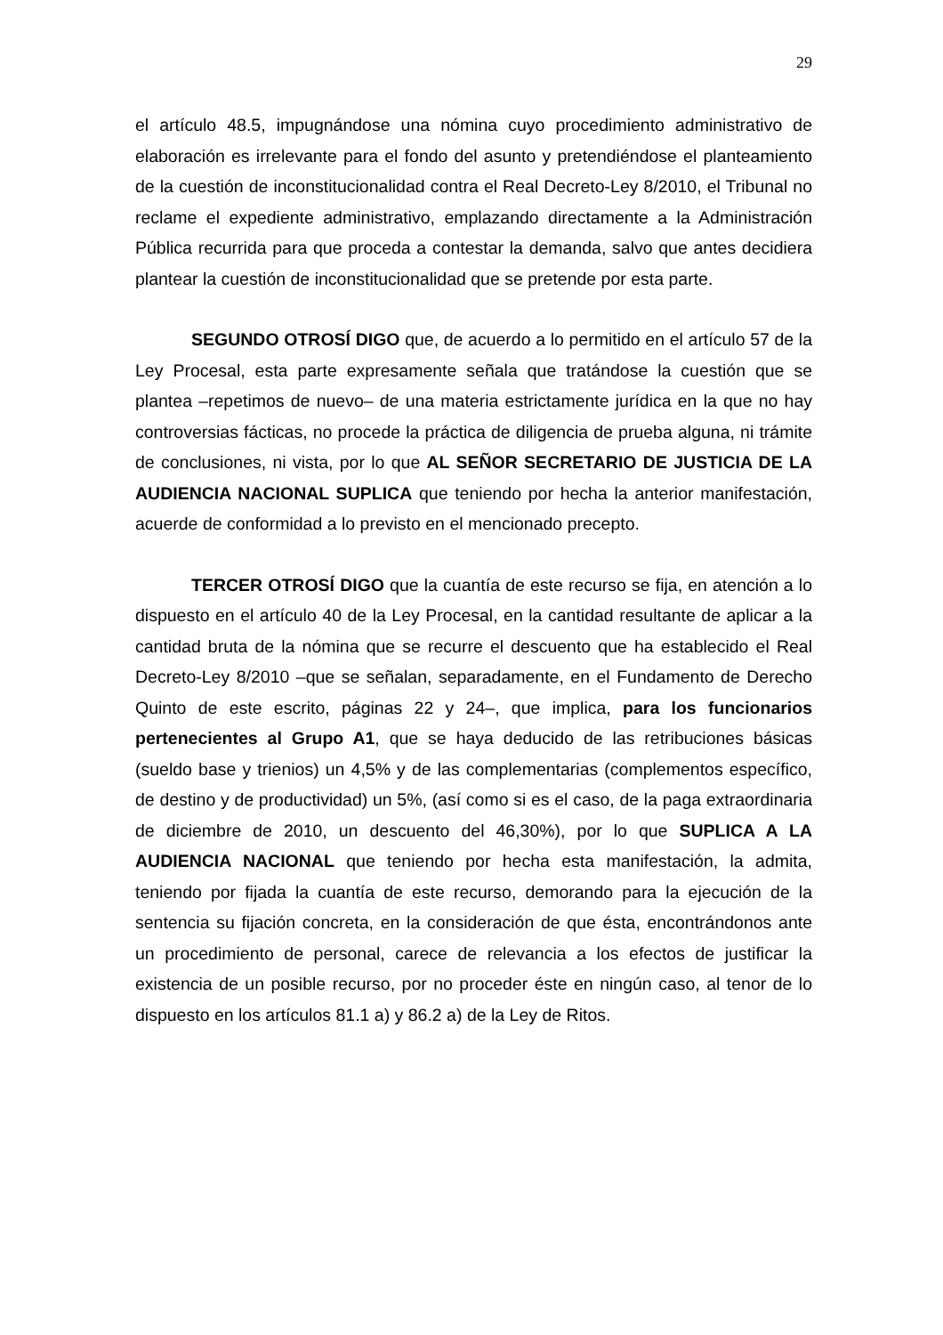29
el artículo 48.5, impugnándose una nómina cuyo procedimiento administrativo de elaboración es irrelevante para el fondo del asunto y pretendiéndose el planteamiento de la cuestión de inconstitucionalidad contra el Real Decreto-Ley 8/2010, el Tribunal no reclame el expediente administrativo, emplazando directamente a la Administración Pública recurrida para que proceda a contestar la demanda, salvo que antes decidiera plantear la cuestión de inconstitucionalidad que se pretende por esta parte.
SEGUNDO OTROSÍ DIGO que, de acuerdo a lo permitido en el artículo 57 de la Ley Procesal, esta parte expresamente señala que tratándose la cuestión que se plantea –repetimos de nuevo– de una materia estrictamente jurídica en la que no hay controversias fácticas, no procede la práctica de diligencia de prueba alguna, ni trámite de conclusiones, ni vista, por lo que AL SEÑOR SECRETARIO DE JUSTICIA DE LA AUDIENCIA NACIONAL SUPLICA que teniendo por hecha la anterior manifestación, acuerde de conformidad a lo previsto en el mencionado precepto.
TERCER OTROSÍ DIGO que la cuantía de este recurso se fija, en atención a lo dispuesto en el artículo 40 de la Ley Procesal, en la cantidad resultante de aplicar a la cantidad bruta de la nómina que se recurre el descuento que ha establecido el Real Decreto-Ley 8/2010 –que se señalan, separadamente, en el Fundamento de Derecho Quinto de este escrito, páginas 22 y 24–, que implica, para los funcionarios pertenecientes al Grupo A1, que se haya deducido de las retribuciones básicas (sueldo base y trienios) un 4,5% y de las complementarias (complementos específico, de destino y de productividad) un 5%, (así como si es el caso, de la paga extraordinaria de diciembre de 2010, un descuento del 46,30%), por lo que SUPLICA A LA AUDIENCIA NACIONAL que teniendo por hecha esta manifestación, la admita, teniendo por fijada la cuantía de este recurso, demorando para la ejecución de la sentencia su fijación concreta, en la consideración de que ésta, encontrándonos ante un procedimiento de personal, carece de relevancia a los efectos de justificar la existencia de un posible recurso, por no proceder éste en ningún caso, al tenor de lo dispuesto en los artículos 81.1 a) y 86.2 a) de la Ley de Ritos.